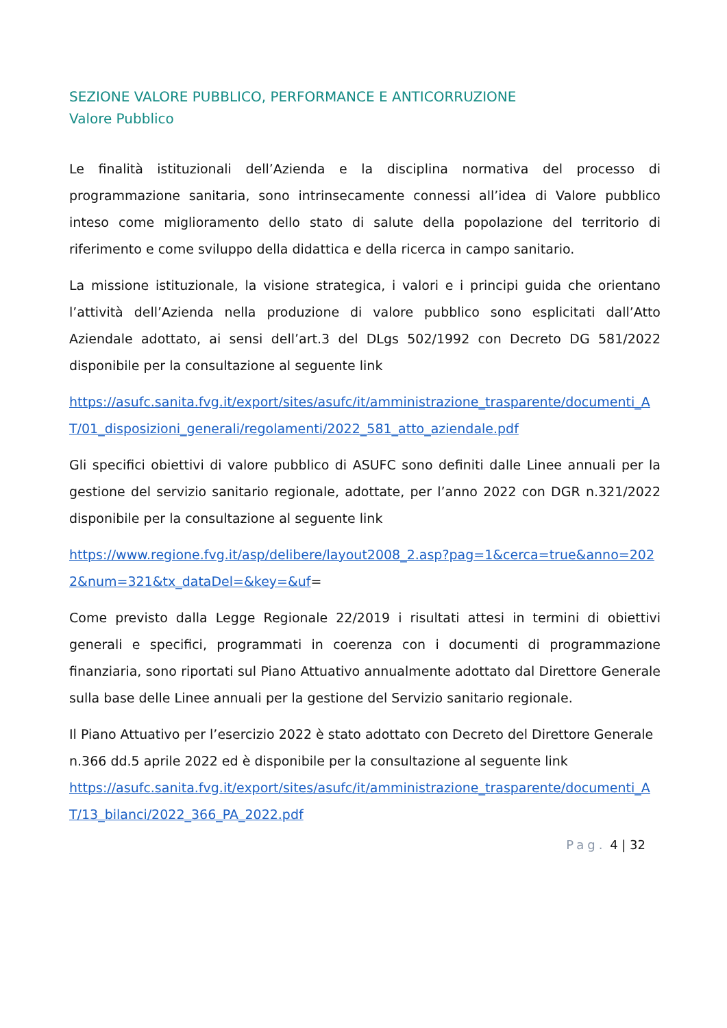SEZIONE VALORE PUBBLICO, PERFORMANCE E ANTICORRUZIONE
Valore Pubblico
Le finalità istituzionali dell’Azienda e la disciplina normativa del processo di programmazione sanitaria, sono intrinsecamente connessi all’idea di Valore pubblico inteso come miglioramento dello stato di salute della popolazione del territorio di riferimento e come sviluppo della didattica e della ricerca in campo sanitario.
La missione istituzionale, la visione strategica, i valori e i principi guida che orientano l’attività dell’Azienda nella produzione di valore pubblico sono esplicitati dall’Atto Aziendale adottato, ai sensi dell’art.3 del DLgs 502/1992 con Decreto DG 581/2022 disponibile per la consultazione al seguente link
https://asufc.sanita.fvg.it/export/sites/asufc/it/amministrazione_trasparente/documenti_AT/01_disposizioni_generali/regolamenti/2022_581_atto_aziendale.pdf
Gli specifici obiettivi di valore pubblico di ASUFC sono definiti dalle Linee annuali per la gestione del servizio sanitario regionale, adottate, per l’anno 2022 con DGR n.321/2022 disponibile per la consultazione al seguente link
https://www.regione.fvg.it/asp/delibere/layout2008_2.asp?pag=1&cerca=true&anno=2022&num=321&tx_dataDel=&key=&uf=
Come previsto dalla Legge Regionale 22/2019 i risultati attesi in termini di obiettivi generali e specifici, programmati in coerenza con i documenti di programmazione finanziaria, sono riportati sul Piano Attuativo annualmente adottato dal Direttore Generale sulla base delle Linee annuali per la gestione del Servizio sanitario regionale.
Il Piano Attuativo per l’esercizio 2022 è stato adottato con Decreto del Direttore Generale n.366 dd.5 aprile 2022 ed è disponibile per la consultazione al seguente link
https://asufc.sanita.fvg.it/export/sites/asufc/it/amministrazione_trasparente/documenti_AT/13_bilanci/2022_366_PA_2022.pdf
Pag. 4 | 32